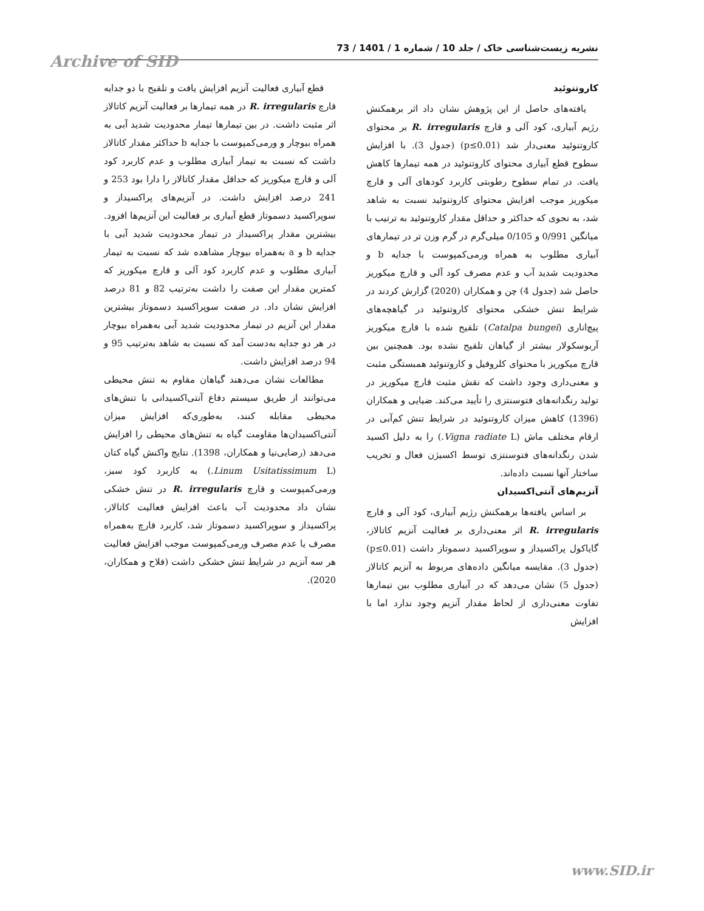نشریه زیست‌شناسی خاک / جلد 10 / شماره 1 / 1401 / 73
Archive of SID
کاروتنوئید
یافته‌های حاصل از این پژوهش نشان داد اثر برهمکنش رژیم آبیاری، کود آلی و قارچ R. irregularis بر محتوای کاروتنوئید معنی‌دار شد (p≤0.01) (جدول 3). با افزایش سطوح قطع آبیاری محتوای کاروتنوئید در همه تیمارها کاهش یافت. در تمام سطوح رطوبتی کاربرد کودهای آلی و قارچ میکوریز موجب افزایش محتوای کاروتنوئید نسبت به شاهد شد، به نحوی که حداکثر و حداقل مقدار کاروتنوئید به ترتیب با میانگین 0/991 و 0/105 میلی‌گرم در گرم وزن تر در تیمارهای آبیاری مطلوب به همراه ورمی‌کمپوست با جدایه b و محدودیت شدید آب و عدم مصرف کود آلی و قارچ میکوریز حاصل شد (جدول 4) چن و همکاران (2020) گزارش کردند در شرایط تنش خشکی محتوای کاروتنوئید در گیاهچه‌های پیچ‌اناری (Catalpa bungei) تلقیح شده با قارچ میکوریز آربوسکولار بیشتر از گیاهان تلقیح نشده بود. همچنین بین قارچ میکوریز با محتوای کلروفیل و کاروتنوئید همبستگی مثبت و معنی‌داری وجود داشت که نقش مثبت قارچ میکوریز در تولید رنگدانه‌های فتوسنتزی را تأیید می‌کند. ضیایی و همکاران (1396) کاهش میزان کاروتنوئید در شرایط تنش کم‌آبی در ارقام مختلف ماش (Vigna radiate L.) را به دلیل اکسید شدن رنگدانه‌های فتوسنتزی توسط اکسیژن فعال و تخریب ساختار آنها نسبت داده‌اند.
آنزیم‌های آنتی‌اکسیدان
بر اساس یافته‌ها برهمکنش رژیم آبیاری، کود آلی و قارچ R. irregularis اثر معنی‌داری بر فعالیت آنزیم کاتالاز، گایاکول پراکسیداز و سوپراکسید دسموتاز داشت (p≤0.01) (جدول 3). مقایسه میانگین داده‌های مربوط به آنزیم کاتالاز (جدول 5) نشان می‌دهد که در آبیاری مطلوب بین تیمارها تفاوت معنی‌داری از لحاظ مقدار آنزیم وجود ندارد اما با افزایش
قطع آبیاری فعالیت آنزیم افزایش یافت و تلقیح با دو جدایه قارچ R. irregularis در همه تیمارها بر فعالیت آنزیم کاتالاز اثر مثبت داشت. در بین تیمارها تیمار محدودیت شدید آبی به همراه بیوچار و ورمی‌کمپوست با جدایه b حداکثر مقدار کاتالاز داشت که نسبت به تیمار آبیاری مطلوب و عدم کاربرد کود آلی و قارچ میکوریز که حداقل مقدار کاتالاز را دارا بود 253 و 241 درصد افزایش داشت. در آنزیم‌های پراکسیداز و سوپراکسید دسموتاز قطع آبیاری بر فعالیت این آنزیم‌ها افزود. بیشترین مقدار پراکسیداز در تیمار محدودیت شدید آبی با جدایه b و a به‌همراه بیوچار مشاهده شد که نسبت به تیمار آبیاری مطلوب و عدم کاربرد کود آلی و قارچ میکوریز که کمترین مقدار این صفت را داشت به‌ترتیب 82 و 81 درصد افزایش نشان داد. در صفت سوپراکسید دسموتاز بیشترین مقدار این آنزیم در تیمار محدودیت شدید آبی به‌همراه بیوچار در هر دو جدایه به‌دست آمد که نسبت به شاهد به‌ترتیب 95 و 94 درصد افزایش داشت.
مطالعات نشان می‌دهند گیاهان مقاوم به تنش محیطی می‌توانند از طریق سیستم دفاع آنتی‌اکسیدانی با تنش‌های محیطی مقابله کنند، به‌طوری‌که افزایش میزان آنتی‌اکسیدان‌ها مقاومت گیاه به تنش‌های محیطی را افزایش می‌دهد (رضایی‌نیا و همکاران، 1398). نتایج واکنش گیاه کتان (Linum Usitatissimum L.) به کاربرد کود سبز، ورمی‌کمپوست و قارچ R. irregularis در تنش خشکی نشان داد محدودیت آب باعث افزایش فعالیت کاتالاز، پراکسیداز و سوپراکسید دسموتاز شد، کاربرد قارچ به‌همراه مصرف یا عدم مصرف ورمی‌کمپوست موجب افزایش فعالیت هر سه آنزیم در شرایط تنش خشکی داشت (فلاح و همکاران، 2020).
www.SID.ir